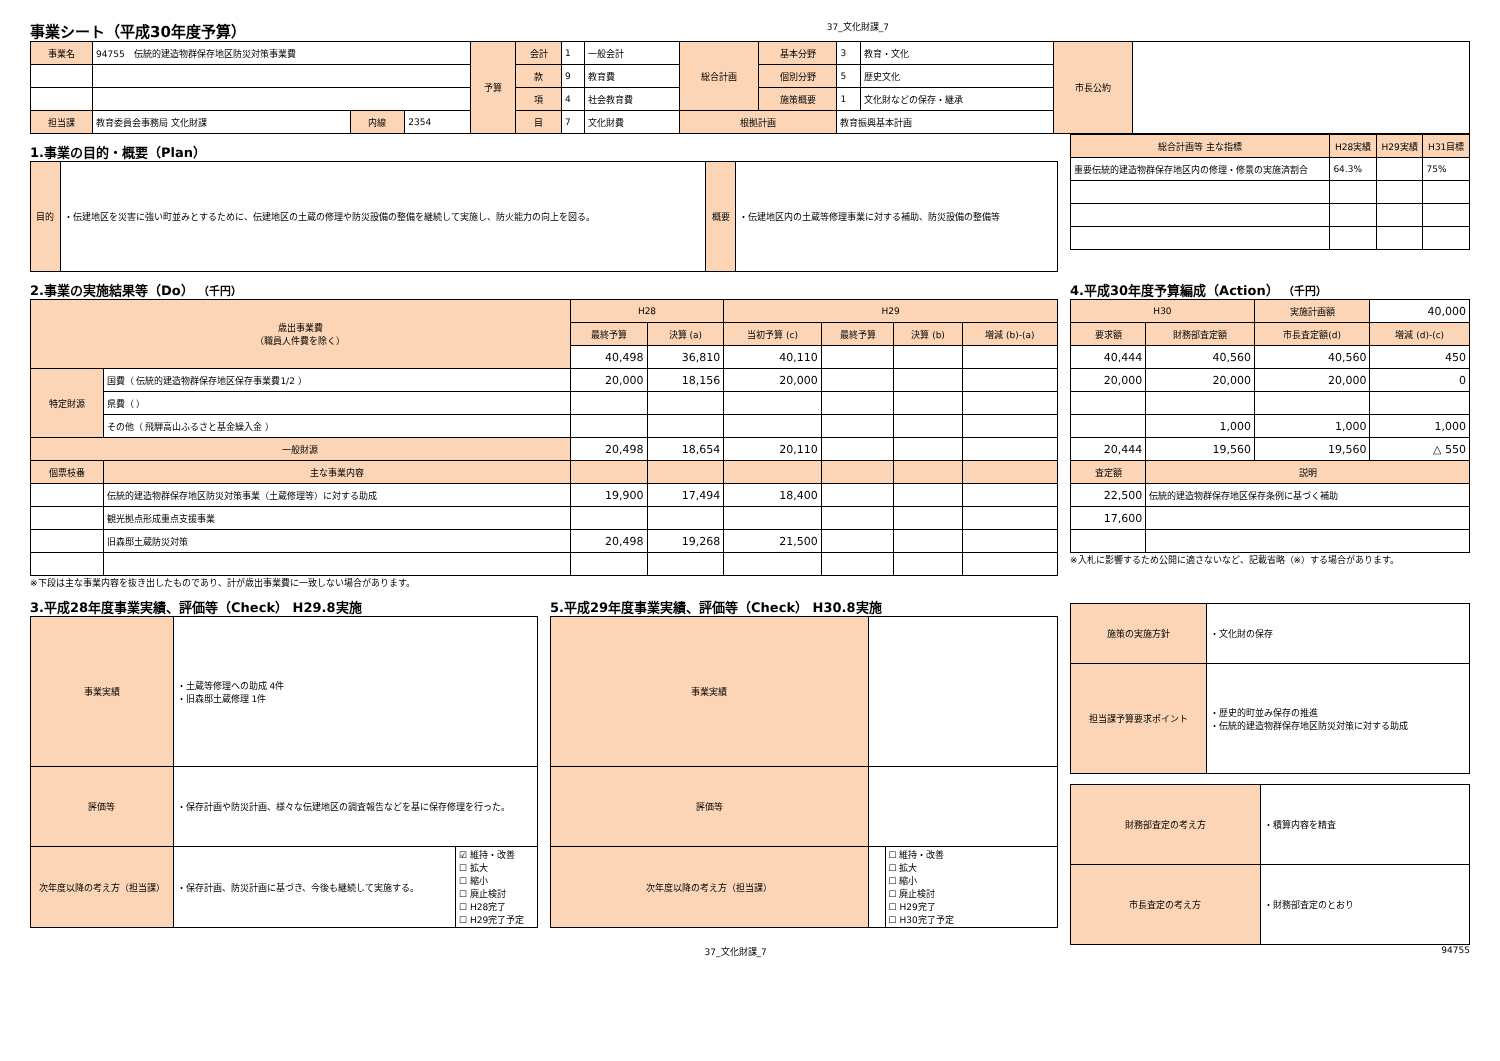事業シート（平成30年度予算）
37_文化財課_7
| 事業名 | 94755 伝統的建造物群保存地区防災対策事業費 | | | 予算 | 会計 | 1 | 一般会計 | 総合計画 | 基本分野 | 3 | 教育・文化 | 市長公約 | |
| | | | | | 款 | 9 | 教育費 | | 個別分野 | 5 | 歴史文化 | | |
| | | | | | 項 | 4 | 社会教育費 | | 施策概要 | 1 | 文化財などの保存・継承 | | |
| 担当課 | 教育委員会事務局 文化財課 | 内線 | 2354 | | 目 | 7 | 文化財費 | 根拠計画 | | 教育振興基本計画 | | | |
1.事業の目的・概要（Plan）
| 目的 | ・伝建地区を災害に強い町並みとするために、伝建地区の土蔵の修理や防災設備の整備を継続して実施し、防火能力の向上を図る。 | 概要 | ・伝建地区内の土蔵等修理事業に対する補助、防災設備の整備等 |
| 総合計画等 主な指標 | H28実績 | H29実績 | H31目標 |
| --- | --- | --- | --- |
| 重要伝統的建造物群保存地区内の修理・修景の実施済割合 | 64.3% | | 75% |
2.事業の実施結果等（Do） （千円）
| 歳出事業費 （職員人件費を除く） | | H28 | | H29 | | | |
| --- | --- | --- | --- | --- | --- | --- | --- |
| | | 最終予算 | 決算 (a) | 当初予算 (c) | 最終予算 | 決算 (b) | 増減 (b)-(a) |
| | | 40,498 | 36,810 | 40,110 | | | |
| 特定財源 | 国費（ 伝統的建造物群保存地区保存事業費1/2 ） | 20,000 | 18,156 | 20,000 | | | |
| | 県費（ ） | | | | | | |
| | その他（ 飛騨高山ふるさと基金繰入金 ） | | | | | | |
| 一般財源 | | 20,498 | 18,654 | 20,110 | | | |
| 個票枝番 | 主な事業内容 | | | | | | |
| | 伝統的建造物群保存地区防災対策事業（土蔵修理等）に対する助成 | 19,900 | 17,494 | 18,400 | | | |
| | 観光拠点形成重点支援事業 | | | | | | |
| | 旧森邸土蔵防災対策 | 20,498 | 19,268 | 21,500 | | | |
※下段は主な事業内容を抜き出したものであり、計が歳出事業費に一致しない場合があります。
4.平成30年度予算編成（Action） （千円）
| H30 | | 実施計画額 | 40,000 |
| 要求額 | 財務部査定額 | 市長査定額(d) | 増減 (d)-(c) |
| 40,444 | 40,560 | 40,560 | 450 |
| 20,000 | 20,000 | 20,000 | 0 |
| | 1,000 | 1,000 | 1,000 |
| 20,444 | 19,560 | 19,560 | △ 550 |
| 査定額 | 説明 | | |
| 22,500 | 伝統的建造物群保存地区保存条例に基づく補助 | | |
| 17,600 | | | |
※入札に影響するため公開に適さないなど、記載省略（※）する場合があります。
3.平成28年度事業実績、評価等（Check） H29.8実施
| 事業実績 | ・土蔵等修理への助成 4件 ・旧森邸土蔵修理 1件 | |
| 評価等 | ・保存計画や防災計画、様々な伝建地区の調査報告などを基に保存修理を行った。 | |
| 次年度以降の考え方（担当課） | ・保存計画、防災計画に基づき、今後も継続して実施する。 | ☑ 維持・改善 ☐ 拡大 ☐ 縮小 ☐ 廃止検討 ☐ H28完了 ☐ H29完了予定 |
5.平成29年度事業実績、評価等（Check） H30.8実施
| 事業実績 | | |
| 評価等 | | |
| 次年度以降の考え方（担当課） | | ☐ 維持・改善 ☐ 拡大 ☐ 縮小 ☐ 廃止検討 ☐ H29完了 ☐ H30完了予定 |
| 施策の実施方針 | ・文化財の保存 |
| 担当課予算要求ポイント | ・歴史的町並み保存の推進 ・伝統的建造物群保存地区防災対策に対する助成 |
| 財務部査定の考え方 | ・積算内容を精査 |
| 市長査定の考え方 | ・財務部査定のとおり |
37_文化財課_7 94755